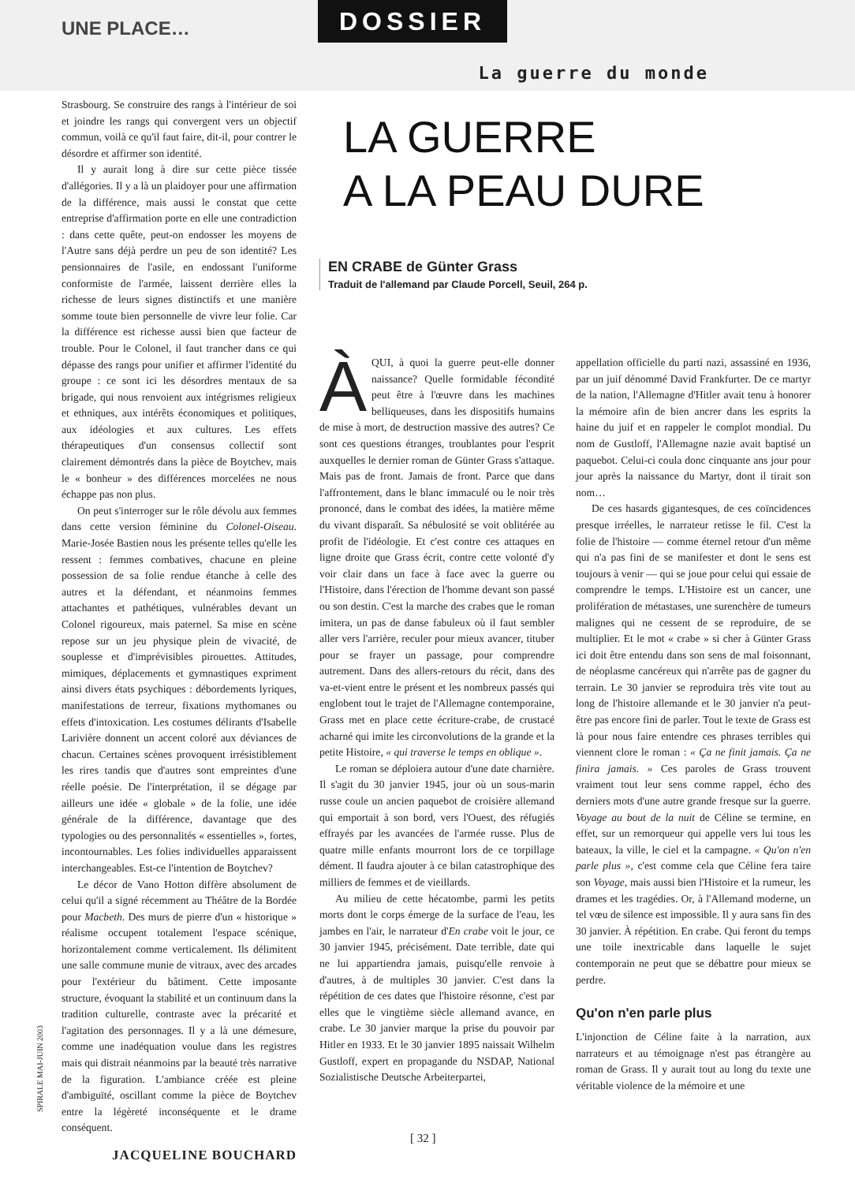UNE PLACE… DOSSIER
La guerre du monde
Strasbourg. Se construire des rangs à l'intérieur de soi et joindre les rangs qui convergent vers un objectif commun, voilà ce qu'il faut faire, dit-il, pour contrer le désordre et affirmer son identité.
Il y aurait long à dire sur cette pièce tissée d'allégories. Il y a là un plaidoyer pour une affirmation de la différence, mais aussi le constat que cette entreprise d'affirmation porte en elle une contradiction : dans cette quête, peut-on endosser les moyens de l'Autre sans déjà perdre un peu de son identité? Les pensionnaires de l'asile, en endossant l'uniforme conformiste de l'armée, laissent derrière elles la richesse de leurs signes distinctifs et une manière somme toute bien personnelle de vivre leur folie. Car la différence est richesse aussi bien que facteur de trouble. Pour le Colonel, il faut trancher dans ce qui dépasse des rangs pour unifier et affirmer l'identité du groupe : ce sont ici les désordres mentaux de sa brigade, qui nous renvoient aux intégrismes religieux et ethniques, aux intérêts économiques et politiques, aux idéologies et aux cultures. Les effets thérapeutiques d'un consensus collectif sont clairement démontrés dans la pièce de Boytchev, mais le « bonheur » des différences morcelées ne nous échappe pas non plus.
On peut s'interroger sur le rôle dévolu aux femmes dans cette version féminine du Colonel-Oiseau. Marie-Josée Bastien nous les présente telles qu'elle les ressent : femmes combatives, chacune en pleine possession de sa folie rendue étanche à celle des autres et la défendant, et néanmoins femmes attachantes et pathétiques, vulnérables devant un Colonel rigoureux, mais paternel. Sa mise en scène repose sur un jeu physique plein de vivacité, de souplesse et d'imprévisibles pirouettes. Attitudes, mimiques, déplacements et gymnastiques expriment ainsi divers états psychiques : débordements lyriques, manifestations de terreur, fixations mythomanes ou effets d'intoxication. Les costumes délirants d'Isabelle Larivière donnent un accent coloré aux déviances de chacun. Certaines scènes provoquent irrésistiblement les rires tandis que d'autres sont empreintes d'une réelle poésie. De l'interprétation, il se dégage par ailleurs une idée « globale » de la folie, une idée générale de la différence, davantage que des typologies ou des personnalités « essentielles », fortes, incontournables. Les folies individuelles apparaissent interchangeables. Est-ce l'intention de Boytchev?
Le décor de Vano Hotton diffère absolument de celui qu'il a signé récemment au Théâtre de la Bordée pour Macbeth. Des murs de pierre d'un « historique » réalisme occupent totalement l'espace scénique, horizontalement comme verticalement. Ils délimitent une salle commune munie de vitraux, avec des arcades pour l'extérieur du bâtiment. Cette imposante structure, évoquant la stabilité et un continuum dans la tradition culturelle, contraste avec la précarité et l'agitation des personnages. Il y a là une démesure, comme une inadéquation voulue dans les registres mais qui distrait néanmoins par la beauté très narrative de la figuration. L'ambiance créée est pleine d'ambiguïté, oscillant comme la pièce de Boytchev entre la légèreté inconséquente et le drame conséquent.
JACQUELINE BOUCHARD
LA GUERRE
A LA PEAU DURE
EN CRABE de Günter Grass
Traduit de l'allemand par Claude Porcell, Seuil, 264 p.
ÀQUI, à quoi la guerre peut-elle donner naissance? Quelle formidable fécondité peut être à l'œuvre dans les machines belliqueuses, dans les dispositifs humains de mise à mort, de destruction massive des autres? Ce sont ces questions étranges, troublantes pour l'esprit auxquelles le dernier roman de Günter Grass s'attaque. Mais pas de front. Jamais de front. Parce que dans l'affrontement, dans le blanc immaculé ou le noir très prononcé, dans le combat des idées, la matière même du vivant disparaît. Sa nébulosité se voit oblitérée au profit de l'idéologie. Et c'est contre ces attaques en ligne droite que Grass écrit, contre cette volonté d'y voir clair dans un face à face avec la guerre ou l'Histoire, dans l'érection de l'homme devant son passé ou son destin. C'est la marche des crabes que le roman imitera, un pas de danse fabuleux où il faut sembler aller vers l'arrière, reculer pour mieux avancer, tituber pour se frayer un passage, pour comprendre autrement. Dans des allers-retours du récit, dans des va-et-vient entre le présent et les nombreux passés qui englobent tout le trajet de l'Allemagne contemporaine, Grass met en place cette écriture-crabe, de crustacé acharné qui imite les circonvolutions de la grande et la petite Histoire, « qui traverse le temps en oblique ».
Le roman se déploiera autour d'une date charnière. Il s'agit du 30 janvier 1945, jour où un sous-marin russe coule un ancien paquebot de croisière allemand qui emportait à son bord, vers l'Ouest, des réfugiés effrayés par les avancées de l'armée russe. Plus de quatre mille enfants mourront lors de ce torpillage dément. Il faudra ajouter à ce bilan catastrophique des milliers de femmes et de vieillards.
Au milieu de cette hécatombe, parmi les petits morts dont le corps émerge de la surface de l'eau, les jambes en l'air, le narrateur d'En crabe voit le jour, ce 30 janvier 1945, précisément. Date terrible, date qui ne lui appartiendra jamais, puisqu'elle renvoie à d'autres, à de multiples 30 janvier. C'est dans la répétition de ces dates que l'histoire résonne, c'est par elles que le vingtième siècle allemand avance, en crabe. Le 30 janvier marque la prise du pouvoir par Hitler en 1933. Et le 30 janvier 1895 naissait Wilhelm Gustloff, expert en propagande du NSDAP, National Sozialistische Deutsche Arbeiterpartei,
appellation officielle du parti nazi, assassiné en 1936, par un juif dénommé David Frankfurter. De ce martyr de la nation, l'Allemagne d'Hitler avait tenu à honorer la mémoire afin de bien ancrer dans les esprits la haine du juif et en rappeler le complot mondial. Du nom de Gustloff, l'Allemagne nazie avait baptisé un paquebot. Celui-ci coula donc cinquante ans jour pour jour après la naissance du Martyr, dont il tirait son nom…
De ces hasards gigantesques, de ces coïncidences presque irréelles, le narrateur retisse le fil. C'est la folie de l'histoire — comme éternel retour d'un même qui n'a pas fini de se manifester et dont le sens est toujours à venir — qui se joue pour celui qui essaie de comprendre le temps. L'Histoire est un cancer, une prolifération de métastases, une surenchère de tumeurs malignes qui ne cessent de se reproduire, de se multiplier. Et le mot « crabe » si cher à Günter Grass ici doit être entendu dans son sens de mal foisonnant, de néoplasme cancéreux qui n'arrête pas de gagner du terrain. Le 30 janvier se reproduira très vite tout au long de l'histoire allemande et le 30 janvier n'a peut-être pas encore fini de parler. Tout le texte de Grass est là pour nous faire entendre ces phrases terribles qui viennent clore le roman : « Ça ne finit jamais. Ça ne finira jamais. » Ces paroles de Grass trouvent vraiment tout leur sens comme rappel, écho des derniers mots d'une autre grande fresque sur la guerre. Voyage au bout de la nuit de Céline se termine, en effet, sur un remorqueur qui appelle vers lui tous les bateaux, la ville, le ciel et la campagne. « Qu'on n'en parle plus », c'est comme cela que Céline fera taire son Voyage, mais aussi bien l'Histoire et la rumeur, les drames et les tragédies. Or, à l'Allemand moderne, un tel vœu de silence est impossible. Il y aura sans fin des 30 janvier. À répétition. En crabe. Qui feront du temps une toile inextricable dans laquelle le sujet contemporain ne peut que se débattre pour mieux se perdre.
Qu'on n'en parle plus
L'injonction de Céline faite à la narration, aux narrateurs et au témoignage n'est pas étrangère au roman de Grass. Il y aurait tout au long du texte une véritable violence de la mémoire et une
SPIRALE MAI-JUIN 2003
[ 32 ]